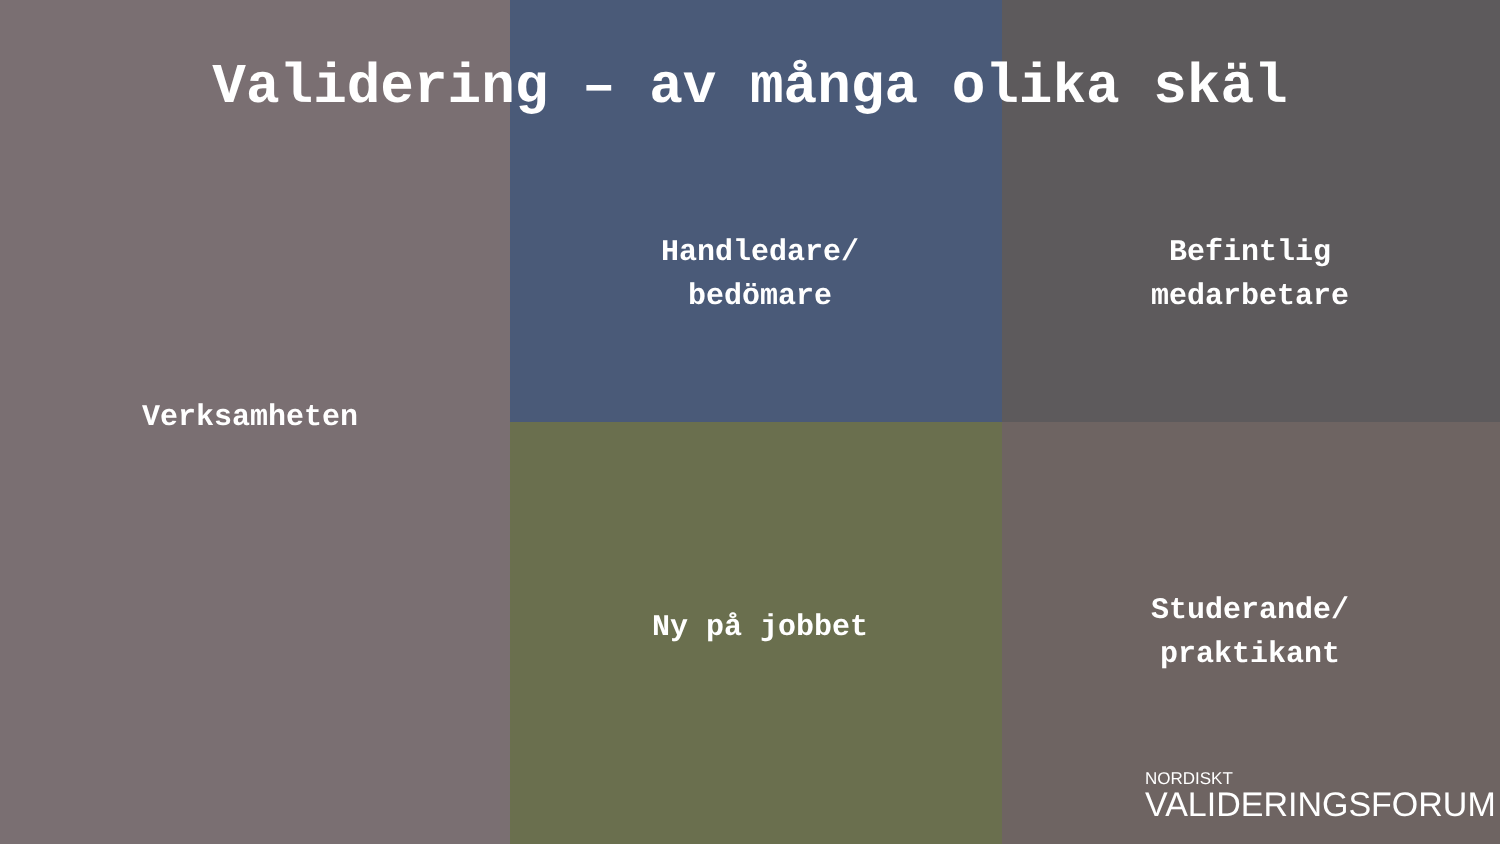Validering – av många olika skäl
Verksamheten
Handledare/
bedömare
Befintlig
medarbetare
Ny på jobbet
Studerande/
praktikant
NORDISKT
VALIDERINGSFORUM